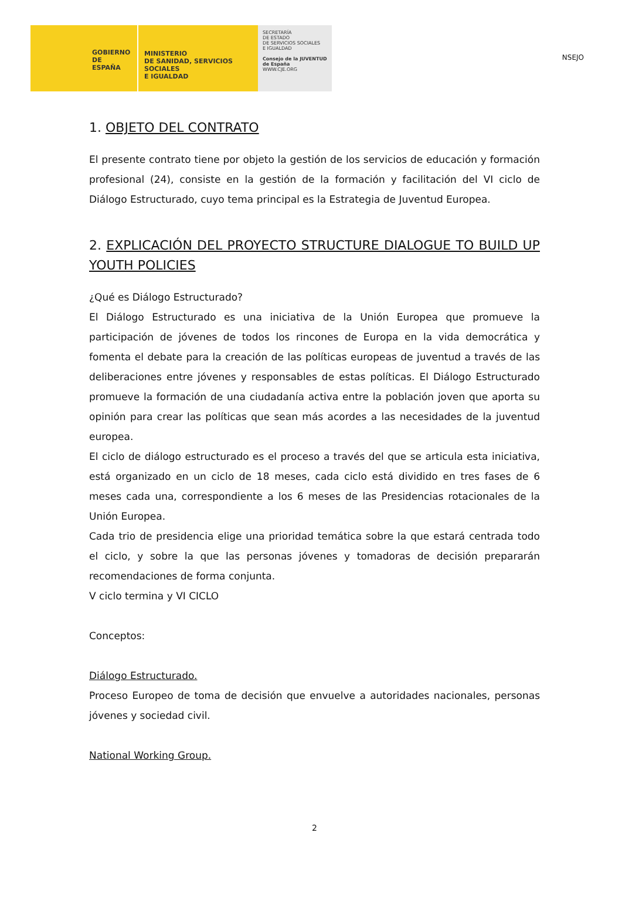GOBIERNO
DE ESPAÑA
MINISTERIO
DE SANIDAD, SERVICIOS SOCIALES
E IGUALDAD
SECRETARÍA
DE ESTADO
DE SERVICIOS SOCIALES
E IGUALDAD
Consejo de la JUVENTUD de España
WWW.CJE.ORG
NSEJO
1. OBJETO DEL CONTRATO
El presente contrato tiene por objeto la gestión de los servicios de educación y formación profesional (24), consiste en la gestión de la formación y facilitación del VI ciclo de Diálogo Estructurado, cuyo tema principal es la Estrategia de Juventud Europea.
2. EXPLICACIÓN DEL PROYECTO STRUCTURE DIALOGUE TO BUILD UP YOUTH POLICIES
¿Qué es Diálogo Estructurado?
El Diálogo Estructurado es una iniciativa de la Unión Europea que promueve la participación de jóvenes de todos los rincones de Europa en la vida democrática y fomenta el debate para la creación de las políticas europeas de juventud a través de las deliberaciones entre jóvenes y responsables de estas políticas. El Diálogo Estructurado promueve la formación de una ciudadanía activa entre la población joven que aporta su opinión para crear las políticas que sean más acordes a las necesidades de la juventud europea.
El ciclo de diálogo estructurado es el proceso a través del que se articula esta iniciativa, está organizado en un ciclo de 18 meses, cada ciclo está dividido en tres fases de 6 meses cada una, correspondiente a los 6 meses de las Presidencias rotacionales de la Unión Europea.
Cada trio de presidencia elige una prioridad temática sobre la que estará centrada todo el ciclo, y sobre la que las personas jóvenes y tomadoras de decisión prepararán recomendaciones de forma conjunta.
V ciclo termina y VI CICLO
Conceptos:
Diálogo Estructurado.
Proceso Europeo de toma de decisión que envuelve a autoridades nacionales, personas jóvenes y sociedad civil.
National Working Group.
2